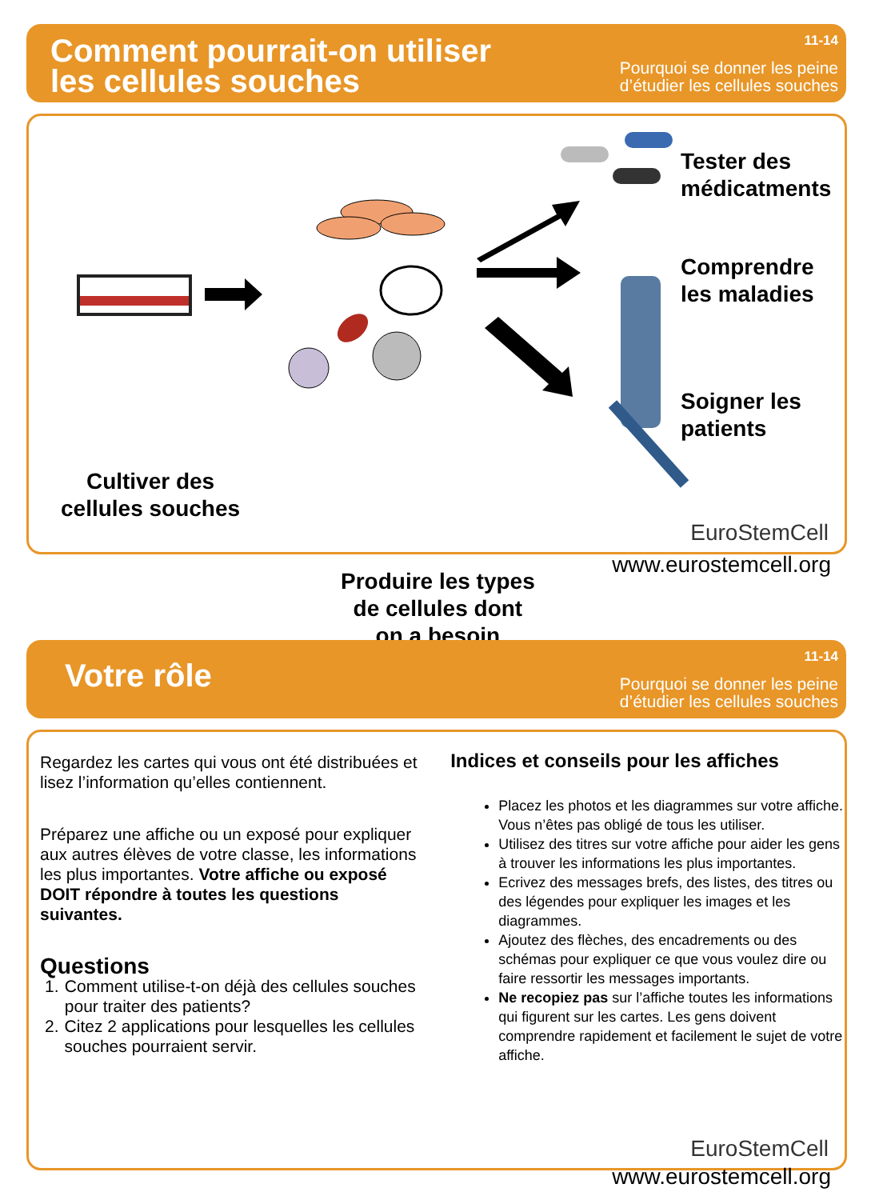Comment pourrait-on utiliser
les cellules souches
11-14
Pourquoi se donner les peine
d’étudier les cellules souches
Cultiver des
cellules souches
Produire les types
de cellules dont
on a besoin
Tester des
médicatments
Comprendre
les maladies
Soigner les
patients
EuroStemCell
www.eurostemcell.org
Votre rôle
11-14
Pourquoi se donner les peine
d’étudier les cellules souches
Regardez les cartes qui vous ont été distribuées et lisez l’information qu’elles contiennent.
Préparez une affiche ou un exposé pour expliquer aux autres élèves de votre classe, les informations les plus importantes. Votre affiche ou exposé DOIT répondre à toutes les questions suivantes.
Questions
1. Comment utilise-t-on déjà des cellules souches pour traiter des patients?
2. Citez 2 applications pour lesquelles les cellules souches pourraient servir.
Indices et conseils pour les affiches
Placez les photos et les diagrammes sur votre affiche. Vous n’êtes pas obligé de tous les utiliser.
Utilisez des titres sur votre affiche pour aider les gens à trouver les informations les plus importantes.
Ecrivez des messages brefs, des listes, des titres ou des légendes pour expliquer les images et les diagrammes.
Ajoutez des flèches, des encadrements ou des schémas pour expliquer ce que vous voulez dire ou faire ressortir les messages importants.
Ne recopiez pas sur l’affiche toutes les informations qui figurent sur les cartes. Les gens doivent comprendre rapidement et facilement le sujet de votre affiche.
EuroStemCell
www.eurostemcell.org